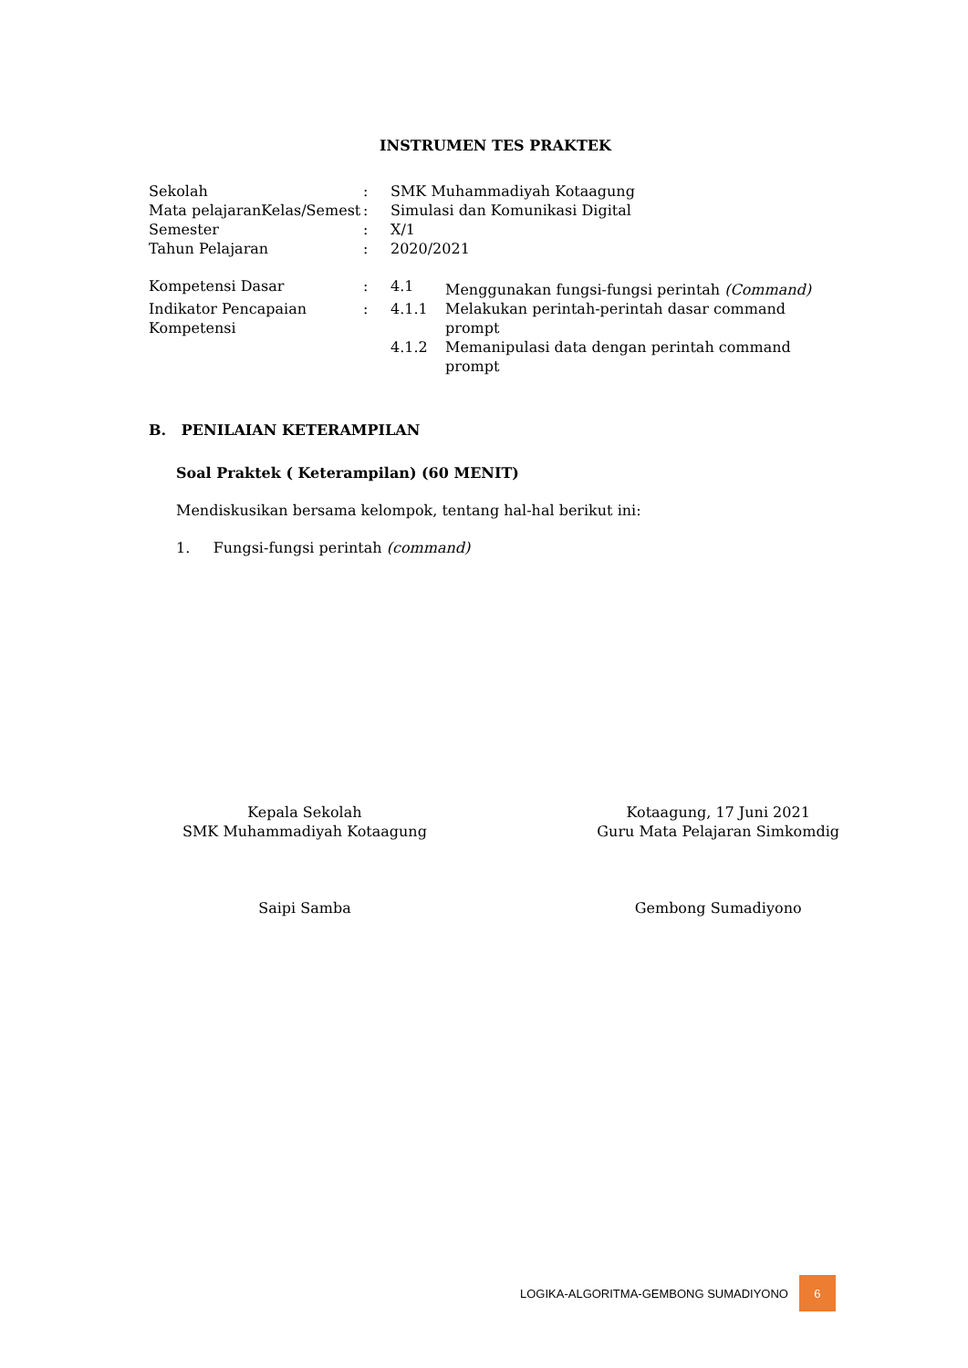INSTRUMEN TES PRAKTEK
| Sekolah | : | SMK Muhammadiyah Kotaagung | |
| Mata pelajaranKelas/Semest | : | Simulasi dan Komunikasi Digital | |
| Semester | : | X/1 | |
| Tahun Pelajaran | : | 2020/2021 | |
| Kompetensi Dasar | : | 4.1 | Menggunakan fungsi-fungsi perintah (Command) |
| Indikator Pencapaian Kompetensi | : | 4.1.1 | Melakukan perintah-perintah dasar command prompt |
| | | 4.1.2 | Memanipulasi data dengan perintah command prompt |
B. PENILAIAN KETERAMPILAN
Soal Praktek ( Keterampilan) (60 MENIT)
Mendiskusikan bersama kelompok, tentang hal-hal berikut ini:
1. Fungsi-fungsi perintah (command)
Kepala Sekolah
SMK Muhammadiyah Kotaagung
Saipi Samba
Kotaagung, 17 Juni 2021
Guru Mata Pelajaran Simkomdig
Gembong Sumadiyono
LOGIKA-ALGORITMA-GEMBONG SUMADIYONO
6